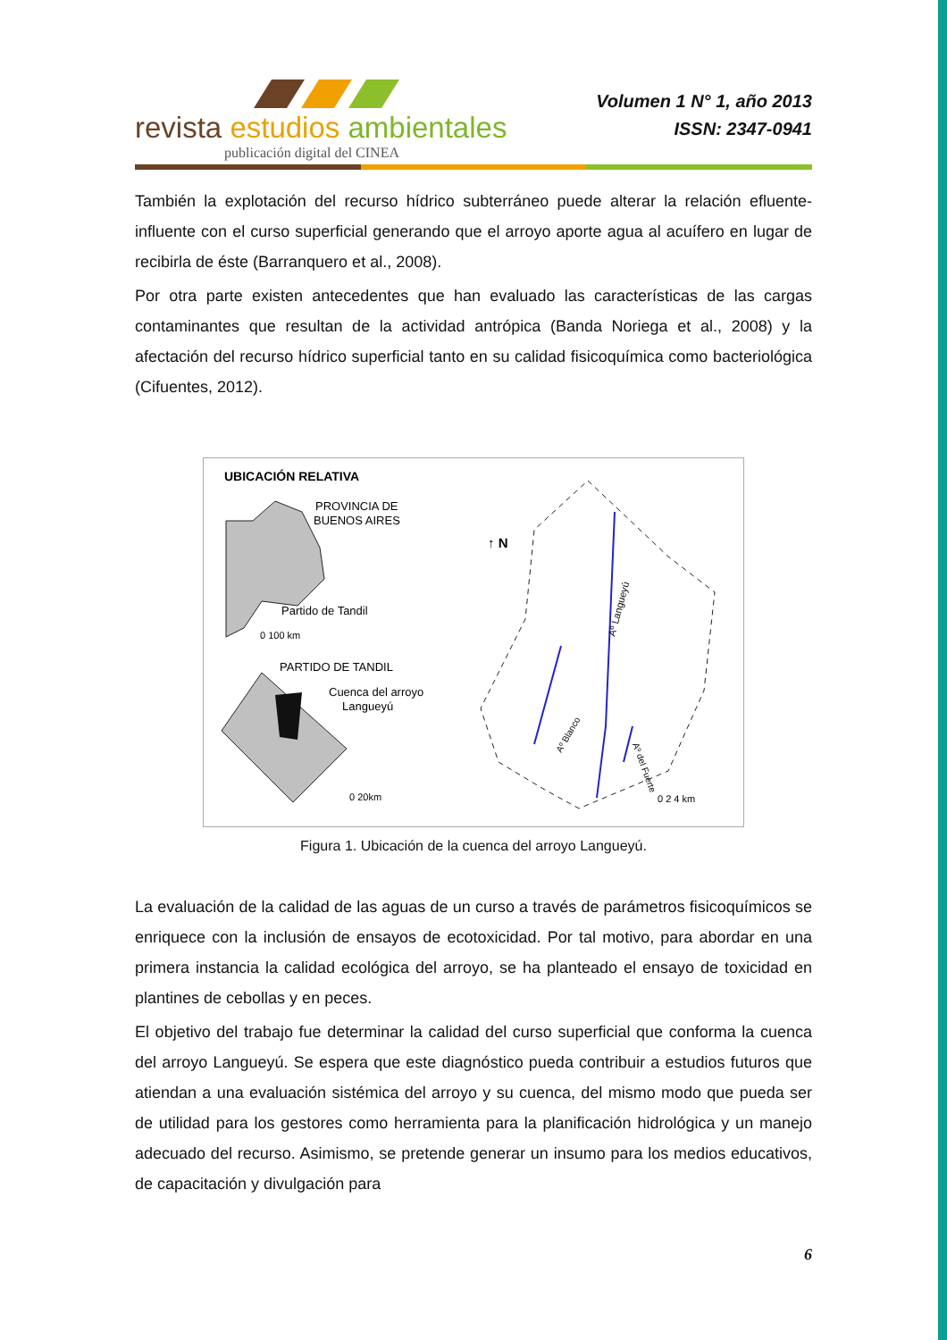revista estudios ambientales
publicación digital del CINEA
Volumen 1 N° 1, año 2013
ISSN: 2347-0941
También la explotación del recurso hídrico subterráneo puede alterar la relación efluente-influente con el curso superficial generando que el arroyo aporte agua al acuífero en lugar de recibirla de éste (Barranquero et al., 2008).
Por otra parte existen antecedentes que han evaluado las características de las cargas contaminantes que resultan de la actividad antrópica (Banda Noriega et al., 2008) y la afectación del recurso hídrico superficial tanto en su calidad fisicoquímica como bacteriológica (Cifuentes, 2012).
UBICACIÓN RELATIVA
PROVINCIA DE
BUENOS AIRES
Partido de Tandil
0 100 km
PARTIDO DE TANDIL
Cuenca del arroyo
Langueyú
0 20km
↑ N
Aº Langueyú
Aº Blanco
Aº del Fuerte
0 2 4 km
Figura 1. Ubicación de la cuenca del arroyo Langueyú.
La evaluación de la calidad de las aguas de un curso a través de parámetros fisicoquímicos se enriquece con la inclusión de ensayos de ecotoxicidad. Por tal motivo, para abordar en una primera instancia la calidad ecológica del arroyo, se ha planteado el ensayo de toxicidad en plantines de cebollas y en peces.
El objetivo del trabajo fue determinar la calidad del curso superficial que conforma la cuenca del arroyo Langueyú. Se espera que este diagnóstico pueda contribuir a estudios futuros que atiendan a una evaluación sistémica del arroyo y su cuenca, del mismo modo que pueda ser de utilidad para los gestores como herramienta para la planificación hidrológica y un manejo adecuado del recurso. Asimismo, se pretende generar un insumo para los medios educativos, de capacitación y divulgación para
6